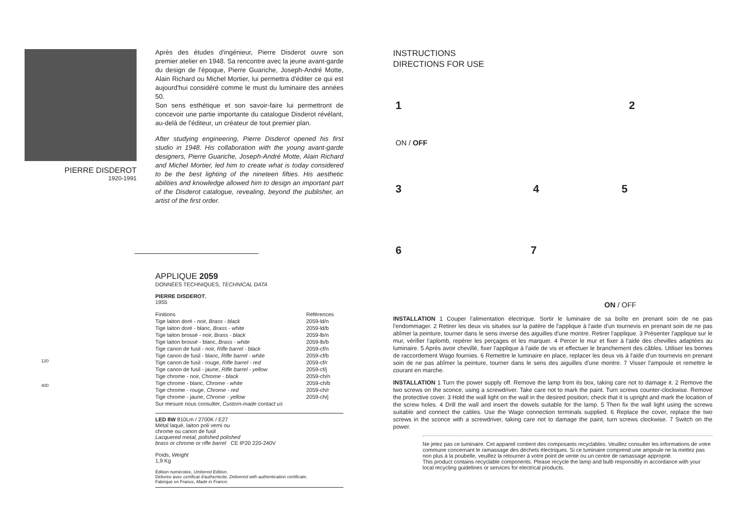PIERRE DISDEROT
1920-1991
Après des études d'ingénieur, Pierre Disderot ouvre son premier atelier en 1948. Sa rencontre avec la jeune avant-garde du design de l'époque, Pierre Guariche, Joseph-André Motte, Alain Richard ou Michel Mortier, lui permettra d'éditer ce qui est aujourd'hui considéré comme le must du luminaire des années 50.
Son sens esthétique et son savoir-faire lui permettront de concevoir une partie importante du catalogue Disderot révélant, au-delà de l'éditeur, un créateur de tout premier plan.
After studying engineering, Pierre Disderot opened his first studio in 1948. His collaboration with the young avant-garde designers, Pierre Guariche, Joseph-André Motte, Alain Richard and Michel Mortier, led him to create what is today considered to be the best lighting of the nineteen fifties. His aesthetic abilities and knowledge allowed him to design an important part of the Disderot catalogue, revealing, beyond the publisher, an artist of the first order.
120
400
APPLIQUE 2059
DONNÉES TECHNIQUES, TECHNICAL DATA
PIERRE DISDEROT,
1955
| Finitions | Références |
| --- | --- |
| Tige laiton doré - noir, Brass - black | 2059-ld/n |
| Tige laiton doré - blanc, Brass - white | 2059-ld/b |
| Tige laiton brossé - noir, Brass - black | 2059-lb/n |
| Tige laiton brossé - blanc, Brass - white | 2059-lb/b |
| Tige canon de fusil - noir, Rifle barrel - black | 2059-cf/n |
| Tige canon de fusil - blanc, Rifle barrel - white | 2059-cf/b |
| Tige canon de fusil - rouge, Rifle barrel - red | 2059-cf/r |
| Tige canon de fusil - jaune, Rifle barrel - yellow | 2059-cf/j |
| Tige chrome - noir, Chrome - black | 2059-ch/n |
| Tige chrome - blanc, Chrome - white | 2059-ch/b |
| Tige chrome - rouge, Chrome - red | 2059-ch/r |
| Tige chrome - jaune, Chrome - yellow | 2059-ch/j |
| Sur mesure nous consulter, Custom-made contact us | |
LED 8W 810Lm / 2700K / E27
Métal laqué, laiton poli verni ou
chrome ou canon de fusil
Lacquered metal, polished polished
brass or chrome or rifle barrel CE IP20 220-240V
Poids, Weight
1,9 Kg
Édition numérotée, Umbered Edition,
Délivrée avec certificat d'authenticité, Delivered with authentication certificate,
Fabriqué en France, Made in France.
INSTRUCTIONS
DIRECTIONS FOR USE
1 2
ON / OFF
3 4 5
6 7
ON / OFF
INSTALLATION 1 Couper l'alimentation électrique. Sortir le luminaire de sa boîte en prenant soin de ne pas l'endommager. 2 Retirer les deux vis situées sur la patère de l'applique à l'aide d'un tournevis en prenant soin de ne pas abîmer la peinture, tourner dans le sens inverse des aiguilles d'une montre. Retirer l'applique. 3 Présenter l'applique sur le mur, vérifier l'aplomb, repérer les perçages et les marquer. 4 Percer le mur et fixer à l'aide des chevilles adaptées au luminaire. 5 Après avoir chevillé, fixer l'applique à l'aide de vis et effectuer le branchement des câbles. Utiliser les bornes de raccordement Wago fournies. 6 Remettre le luminaire en place, replacer les deux vis à l'aide d'un tournevis en prenant soin de ne pas abîmer la peinture, tourner dans le sens des aiguilles d'une montre. 7 Visser l'ampoule et remettre le courant en marche.
INSTALLATION 1 Turn the power supply off. Remove the lamp from its box, taking care not to damage it. 2 Remove the two screws on the sconce, using a screwdriver. Take care not to mark the paint. Turn screws counter-clockwise. Remove the protective cover. 3 Hold the wall light on the wall in the desired position; check that it is upright and mark the location of the screw holes. 4 Drill the wall and insert the dowels suitable for the lamp. 5 Then fix the wall light using the screws suitable and connect the cables. Use the Wago connection terminals supplied. 6 Replace the cover, replace the two screws in the sconce with a screwdriver, taking care not to damage the paint, turn screws clockwise. 7 Switch on the power.
Ne jetez pas ce luminaire. Cet appareil contient des composants recyclables. Veuillez consulter les informations de votre commune concernant le ramassage des déchets électriques. Si ce luminaire comprend une ampoule ne la mettez pas non plus à la poubelle, veuillez la retourner à votre point de vente ou un centre de ramassage approprié.
This product contains recyclable components. Please recycle the lamp and bulb responsibly in accordance with your local recycling guidelines or services for electrical products.